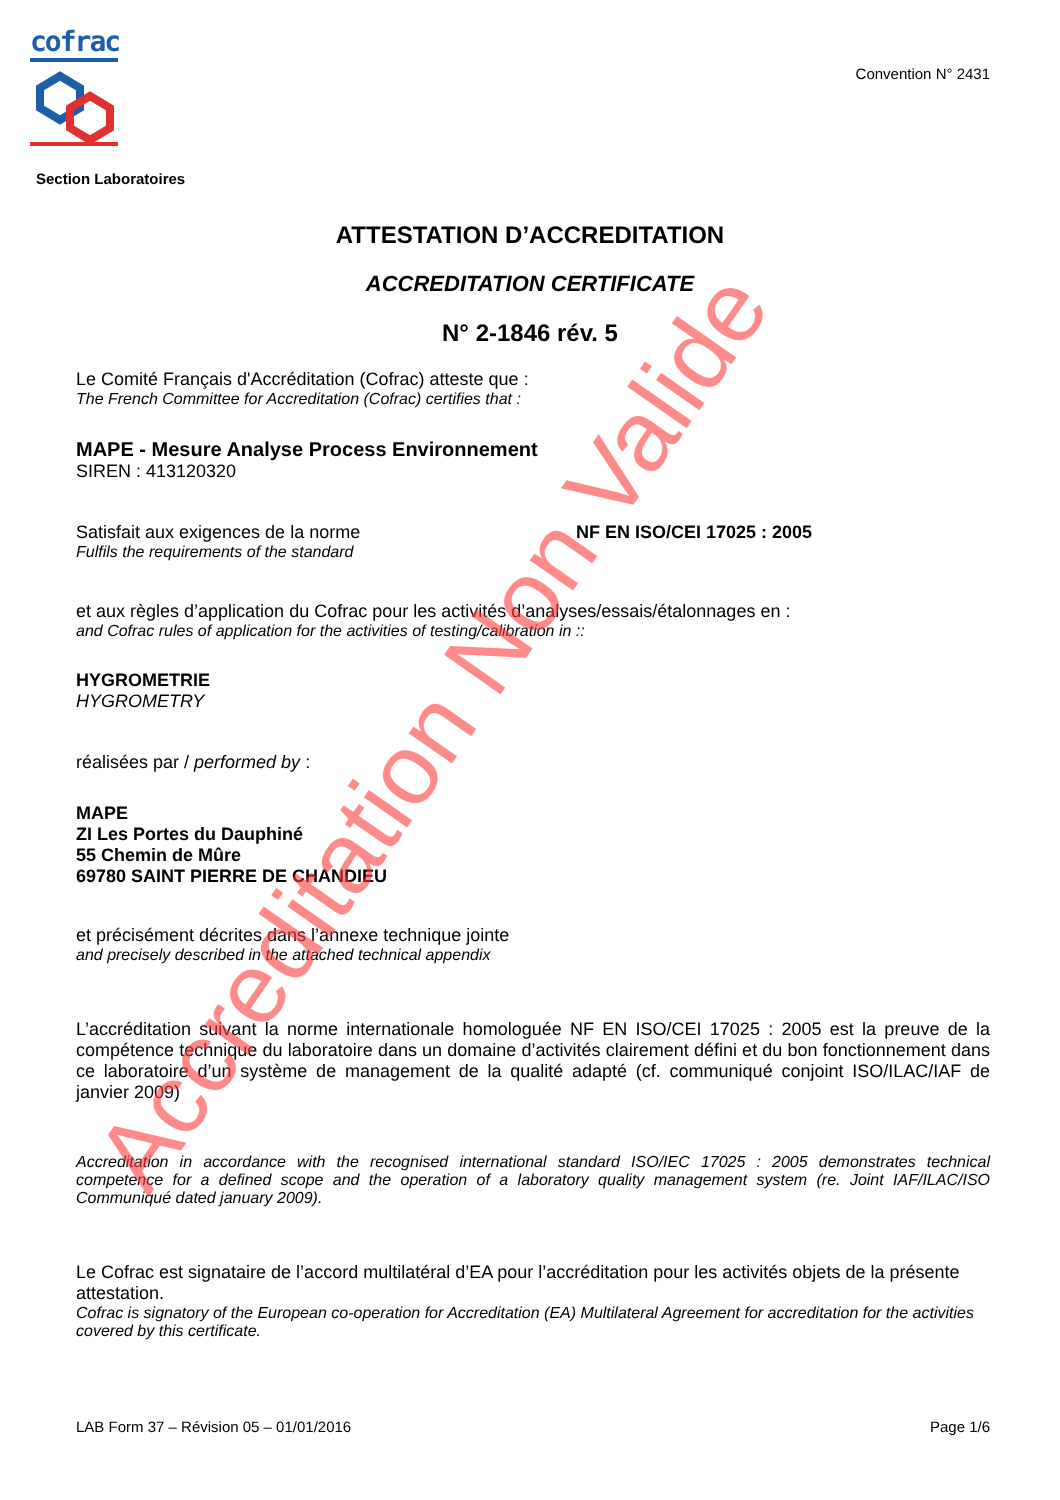cofrac
Convention N° 2431
Section Laboratoires
ATTESTATION D’ACCREDITATION
ACCREDITATION CERTIFICATE
N° 2-1846 rév. 5
Le Comité Français d'Accréditation (Cofrac) atteste que :
The French Committee for Accreditation (Cofrac) certifies that :
MAPE - Mesure Analyse Process Environnement
SIREN : 413120320
Satisfait aux exigences de la norme
Fulfils the requirements of the standard
NF EN ISO/CEI 17025 : 2005
et aux règles d’application du Cofrac pour les activités d’analyses/essais/étalonnages en :
and Cofrac rules of application for the activities of testing/calibration in ::
HYGROMETRIE
HYGROMETRY
réalisées par / performed by :
MAPE
ZI Les Portes du Dauphiné
55 Chemin de Mûre
69780 SAINT PIERRE DE CHANDIEU
et précisément décrites dans l’annexe technique jointe
and precisely described in the attached technical appendix
L’accréditation suivant la norme internationale homologuée NF EN ISO/CEI 17025 : 2005 est la preuve de la compétence technique du laboratoire dans un domaine d’activités clairement défini et du bon fonctionnement dans ce laboratoire d’un système de management de la qualité adapté (cf. communiqué conjoint ISO/ILAC/IAF de janvier 2009)
Accreditation in accordance with the recognised international standard ISO/IEC 17025 : 2005 demonstrates technical competence for a defined scope and the operation of a laboratory quality management system (re. Joint IAF/ILAC/ISO Communiqué dated january 2009).
Le Cofrac est signataire de l’accord multilatéral d’EA pour l’accréditation pour les activités objets de la présente attestation.
Cofrac is signatory of the European co-operation for Accreditation (EA) Multilateral Agreement for accreditation for the activities covered by this certificate.
LAB Form 37 – Révision 05 – 01/01/2016 Page 1/6
Accreditation Non Valide